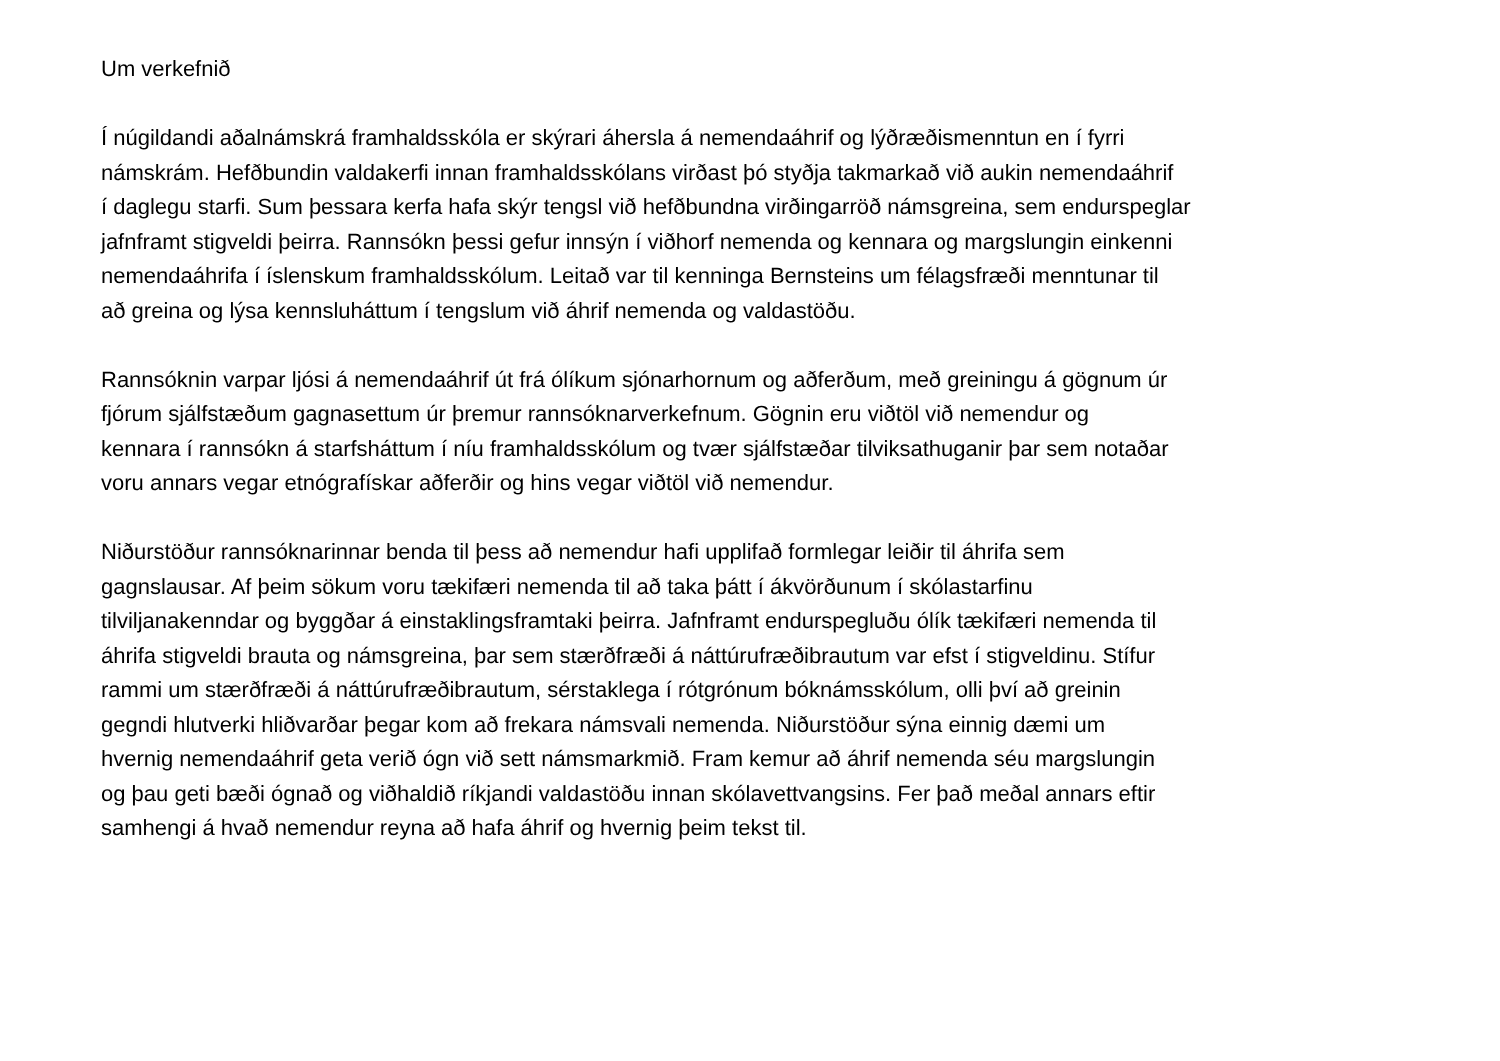Um verkefnið
Í núgildandi aðalnámskrá framhaldsskóla er skýrari áhersla á nemendaáhrif og lýðræðismenntun en í fyrri
námskrám. Hefðbundin valdakerfi innan framhaldsskólans virðast þó styðja takmarkað við aukin nemendaáhrif
í daglegu starfi. Sum þessara kerfa hafa skýr tengsl við hefðbundna virðingarröð námsgreina, sem endurspeglar
jafnframt stigveldi þeirra. Rannsókn þessi gefur innsýn í viðhorf nemenda og kennara og margslungin einkenni
nemendaáhrifa í íslenskum framhaldsskólum. Leitað var til kenninga Bernsteins um félagsfræði menntunar til
að greina og lýsa kennsluháttum í tengslum við áhrif nemenda og valdastöðu.
Rannsóknin varpar ljósi á nemendaáhrif út frá ólíkum sjónarhornum og aðferðum, með greiningu á gögnum úr
fjórum sjálfstæðum gagnasettum úr þremur rannsóknarverkefnum. Gögnin eru viðtöl við nemendur og
kennara í rannsókn á starfsháttum í níu framhaldsskólum og tvær sjálfstæðar tilviksathuganir þar sem notaðar
voru annars vegar etnógrafískar aðferðir og hins vegar viðtöl við nemendur.
Niðurstöður rannsóknarinnar benda til þess að nemendur hafi upplifað formlegar leiðir til áhrifa sem
gagnslausar. Af þeim sökum voru tækifæri nemenda til að taka þátt í ákvörðunum í skólastarfinu
tilviljanakenndar og byggðar á einstaklingsframtaki þeirra. Jafnframt endurspegluðu ólík tækifæri nemenda til
áhrifa stigveldi brauta og námsgreina, þar sem stærðfræði á náttúrufræðibrautum var efst í stigveldinu. Stífur
rammi um stærðfræði á náttúrufræðibrautum, sérstaklega í rótgrónum bóknámsskólum, olli því að greinin
gegndi hlutverki hliðvarðar þegar kom að frekara námsvali nemenda. Niðurstöður sýna einnig dæmi um
hvernig nemendaáhrif geta verið ógn við sett námsmarkmið. Fram kemur að áhrif nemenda séu margslungin
og þau geti bæði ógnað og viðhaldið ríkjandi valdastöðu innan skólavettvangsins. Fer það meðal annars eftir
samhengi á hvað nemendur reyna að hafa áhrif og hvernig þeim tekst til.